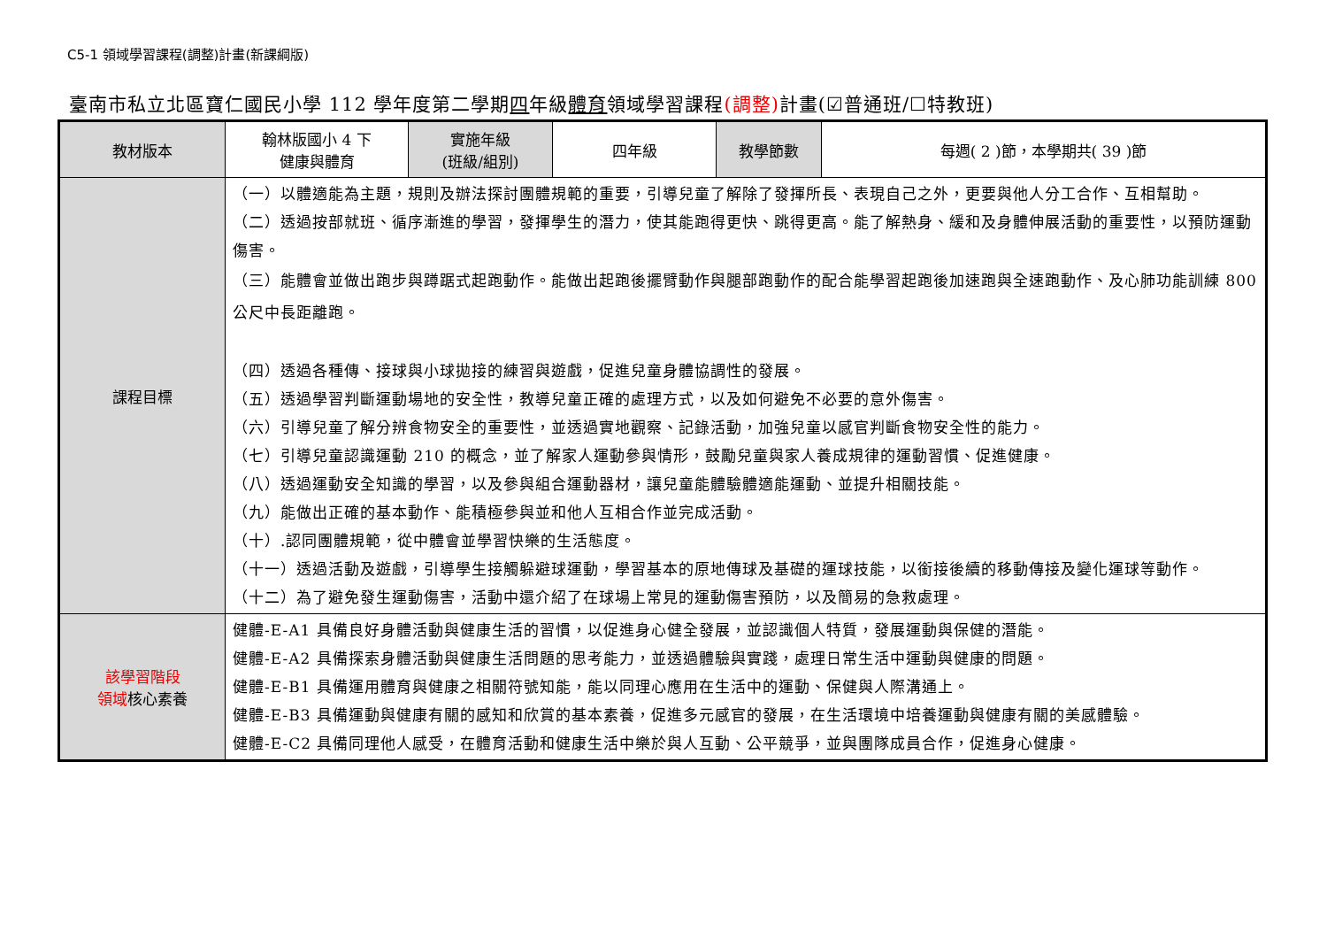C5-1 領域學習課程(調整)計畫(新課綱版)
臺南市私立北區寶仁國民小學 112 學年度第二學期四年級體育領域學習課程(調整) 計畫(☑普通班/☐特教班)
| 教材版本 | 翰林版國小 4 下 健康與體育 | 實施年級 (班級/組別) | 四年級 | 教學節數 | 每週( 2 )節，本學期共( 39 )節 |
| 課程目標 | （一）以體適能為主題，規則及辦法探討團體規範的重要，引導兒童了解除了發揮所長、表現自己之外，更要與他人分工合作、互相幫助。 （二）透過按部就班、循序漸進的學習，發揮學生的潛力，使其能跑得更快、跳得更高。能了解熱身、緩和及身體伸展活動的重要性，以預防運動傷害。 （三）能體會並做出跑步與蹲踞式起跑動作。能做出起跑後擺臂動作與腿部跑動作的配合能學習起跑後加速跑與全速跑動作、及心肺功能訓練 800 公尺中長距離跑。 （四）透過各種傳、接球與小球拋接的練習與遊戲，促進兒童身體協調性的發展。 （五）透過學習判斷運動場地的安全性，教導兒童正確的處理方式，以及如何避免不必要的意外傷害。 （六）引導兒童了解分辨食物安全的重要性，並透過實地觀察、記錄活動，加強兒童以感官判斷食物安全性的能力。 （七）引導兒童認識運動 210 的概念，並了解家人運動參與情形，鼓勵兒童與家人養成規律的運動習慣、促進健康。 （八）透過運動安全知識的學習，以及參與組合運動器材，讓兒童能體驗體適能運動、並提升相關技能。 （九）能做出正確的基本動作、能積極參與並和他人互相合作並完成活動。 （十）.認同團體規範，從中體會並學習快樂的生活態度。 （十一）透過活動及遊戲，引導學生接觸躲避球運動，學習基本的原地傳球及基礎的運球技能，以銜接後續的移動傳接及變化運球等動作。 （十二）為了避免發生運動傷害，活動中還介紹了在球場上常見的運動傷害預防，以及簡易的急救處理。 | | | | |
| 該學習階段 領域 核心素養 | 健體-E-A1 具備良好身體活動與健康生活的習慣，以促進身心健全發展，並認識個人特質，發展運動與保健的潛能。 健體-E-A2 具備探索身體活動與健康生活問題的思考能力，並透過體驗與實踐，處理日常生活中運動與健康的問題。 健體-E-B1 具備運用體育與健康之相關符號知能，能以同理心應用在生活中的運動、保健與人際溝通上。 健體-E-B3 具備運動與健康有關的感知和欣賞的基本素養，促進多元感官的發展，在生活環境中培養運動與健康有關的美感體驗。 健體-E-C2 具備同理他人感受，在體育活動和健康生活中樂於與人互動、公平競爭，並與團隊成員合作，促進身心健康。 | | | | |